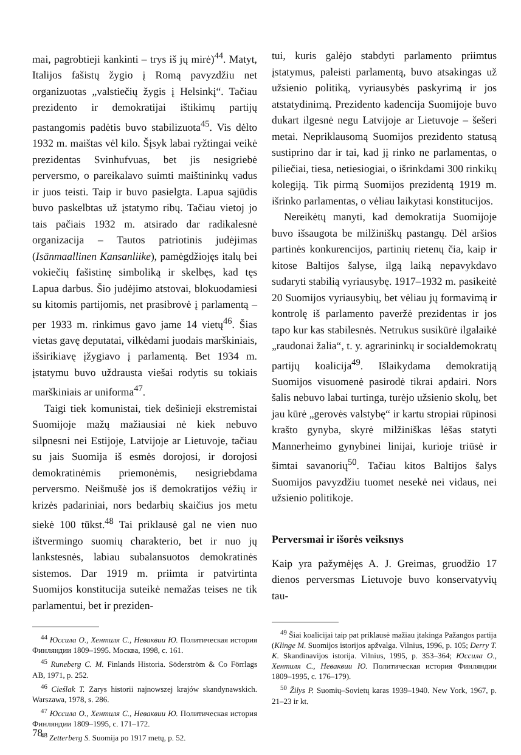mai, pagrobtieji kankinti – trys iš jų mirė)<sup>44</sup>. Matyt, Italijos fašistų žygio į Romą pavyzdžiu net organizuotas „valstiečių žygis į Helsinkį“. Tačiau prezidento ir demokratijai ištikimų partijų pastangomis padėtis buvo stabilizuota<sup>45</sup>. Vis dėlto 1932 m. maištas vėl kilo. Šįsyk labai ryžtingai veikė prezidentas Svinhufvuas, bet jis nesigriebė perversmo, o pareikalavo suimti maištininkų vadus ir juos teisti. Taip ir buvo pasielgta. Lapua sąjūdis buvo paskelbtas už įstatymo ribų. Tačiau vietoj jo tais pačiais 1932 m. atsirado dar radikalesnė organizacija – Tautos patriotinis judėjimas (Isänmaallinen Kansanliike), pamėgdžiojęs italų bei vokiečių fašistinę simboliką ir skelbęs, kad tęs Lapua darbus. Šio judėjimo atstovai, blokuodamiesi su kitomis partijomis, net prasibrovė į parlamentą – per 1933 m. rinkimus gavo jame 14 vietų<sup>46</sup>. Šias vietas gavę deputatai, vilkėdami juodais marškiniais, išsirikiavę įžygiavo į parlamentą. Bet 1934 m. įstatymu buvo uždrausta viešai rodytis su tokiais marškiniais ar uniforma<sup>47</sup>.
Taigi tiek komunistai, tiek dešinieji ekstremistai Suomijoje mažų mažiausiai nė kiek nebuvo silpnesni nei Estijoje, Latvijoje ar Lietuvoje, tačiau su jais Suomija iš esmės dorojosi, ir dorojosi demokratinėmis priemonėmis, nesigriebdama perversmo. Neišmušė jos iš demokratijos vėžių ir krizės padariniai, nors bedarbių skaičius jos metu siekė 100 tūkst.<sup>48</sup> Tai priklausė gal ne vien nuo ištvermingo suomių charakterio, bet ir nuo jų lankstesnės, labiau subalansuotos demokratinės sistemos. Dar 1919 m. priimta ir patvirtinta Suomijos konstitucija suteikė nemažas teises ne tik parlamentui, bet ir preziden-
<sup>44</sup> Юссила О., Хентиля С., Неваквии Ю. Политическая история Финляндии 1809–1995. Москва, 1998, с. 161.
<sup>45</sup> Runeberg C. M. Finlands Historia. Söderström & Co Förrlags AB, 1971, p. 252.
<sup>46</sup> Cieślak T. Zarys historii najnowszej krajów skandynawskich. Warszawa, 1978, s. 286.
<sup>47</sup> Юссила О., Хентиля С., Неваквии Ю. Политическая история Финляндии 1809–1995, с. 171–172.
<sup>48</sup> Zetterberg S. Suomija po 1917 metų, p. 52.
tui, kuris galėjo stabdyti parlamento priimtus įstatymus, paleisti parlamentą, buvo atsakingas už užsienio politiką, vyriausybės paskyrimą ir jos atstatydinimą. Prezidento kadencija Suomijoje buvo dukart ilgesnė negu Latvijoje ar Lietuvoje – šešeri metai. Nepriklausomą Suomijos prezidento statusą sustiprino dar ir tai, kad jį rinko ne parlamentas, o piliečiai, tiesa, netiesiogiai, o išrinkdami 300 rinkikų kolegiją. Tik pirmą Suomijos prezidentą 1919 m. išrinko parlamentas, o vėliau laikytasi konstitucijos.
Nereikėtų manyti, kad demokratija Suomijoje buvo išsaugota be milžiniškų pastangų. Dėl aršios partinės konkurencijos, partinių rietenų čia, kaip ir kitose Baltijos šalyse, ilgą laiką nepavykdavo sudaryti stabilią vyriausybę. 1917–1932 m. pasikeitė 20 Suomijos vyriausybių, bet vėliau jų formavimą ir kontrolę iš parlamento paveržė prezidentas ir jos tapo kur kas stabilesnės. Netrukus susikūrė ilgalaikė „raudonai žalia“, t. y. agrarininkų ir socialdemokratų partijų koalicija<sup>49</sup>. Išlaikydama demokratiją Suomijos visuomenė pasirodė tikrai apdairi. Nors šalis nebuvo labai turtinga, turėjo užsienio skolų, bet jau kūrė „gerovės valstybę“ ir kartu stropiai rūpinosi krašto gynyba, skyrė milžiniškas lėšas statyti Mannerheimo gynybinei linijai, kurioje triūsė ir šimtai savanorių<sup>50</sup>. Tačiau kitos Baltijos šalys Suomijos pavyzdžiu tuomet nesekė nei vidaus, nei užsienio politikoje.
Perversmai ir išorės veiksnys
Kaip yra pažymėjęs A. J. Greimas, gruodžio 17 dienos perversmas Lietuvoje buvo konservatyvių tau-
<sup>49</sup> Šiai koalicijai taip pat priklausė mažiau įtakinga Pažangos partija (Klinge M. Suomijos istorijos apžvalga. Vilnius, 1996, p. 105; Derry T. K. Skandinavijos istorija. Vilnius, 1995, p. 353–364; Юссила О., Хентиля С., Неваквии Ю. Политическая история Финляндии 1809–1995, с. 176–179).
<sup>50</sup> Žilys P. Suomių–Sovietų karas 1939–1940. New York, 1967, p. 21–23 ir kt.
78